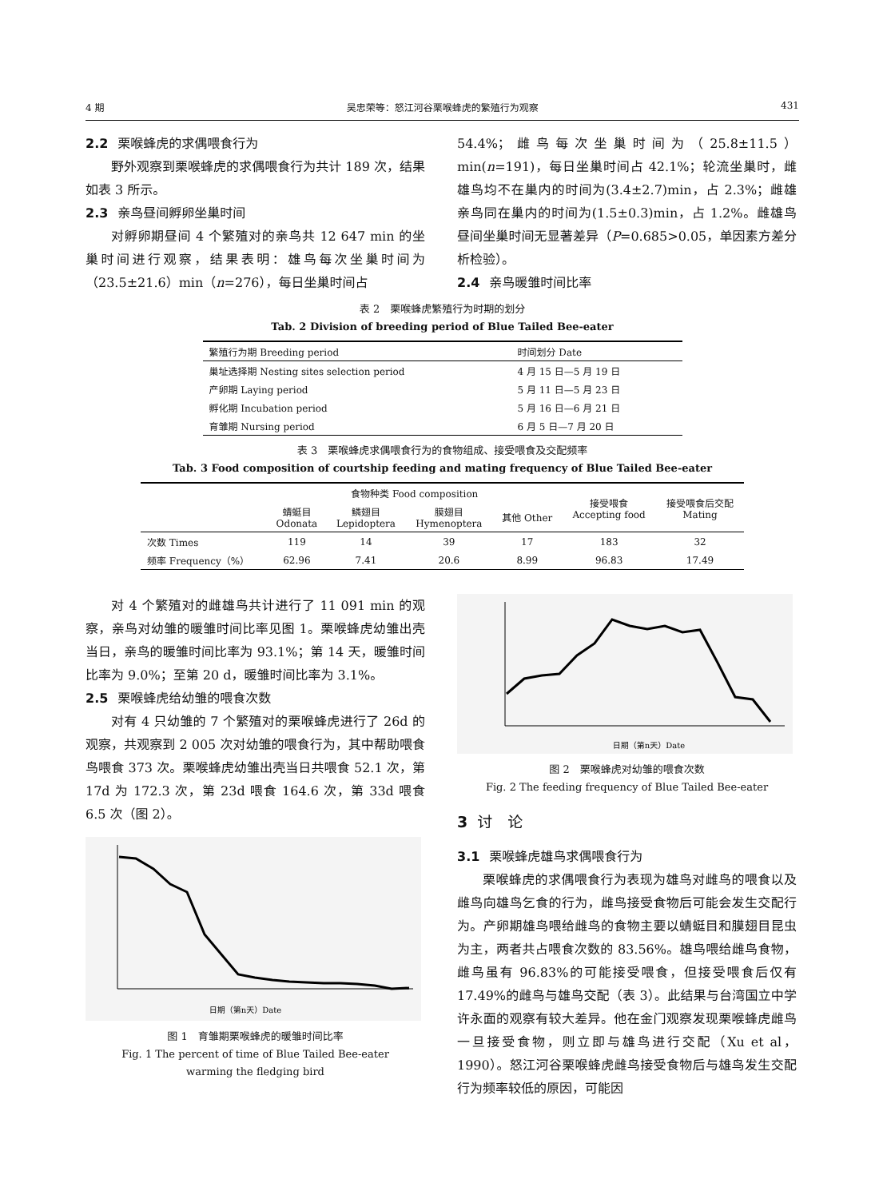4 期 吴忠荣等：怒江河谷栗喉蜂虎的繁殖行为观察 431
2.2 栗喉蜂虎的求偶喂食行为
野外观察到栗喉蜂虎的求偶喂食行为共计 189 次，结果如表 3 所示。
2.3 亲鸟昼间孵卵坐巢时间
对孵卵期昼间 4 个繁殖对的亲鸟共 12 647 min 的坐巢时间进行观察，结果表明：雄鸟每次坐巢时间为（23.5±21.6）min（n=276），每日坐巢时间占
54.4%；雌鸟每次坐巢时间为（25.8±11.5）min(n=191)，每日坐巢时间占 42.1%；轮流坐巢时，雌雄鸟均不在巢内的时间为(3.4±2.7)min，占 2.3%；雌雄亲鸟同在巢内的时间为(1.5±0.3)min，占 1.2%。雌雄鸟昼间坐巢时间无显著差异（P=0.685>0.05，单因素方差分析检验）。
2.4 亲鸟暖雏时间比率
表 2　栗喉蜂虎繁殖行为时期的划分
Tab. 2 Division of breeding period of Blue Tailed Bee-eater
| 繁殖行为期 Breeding period | 时间划分 Date |
| --- | --- |
| 巢址选择期 Nesting sites selection period | 4 月 15 日—5 月 19 日 |
| 产卵期 Laying period | 5 月 11 日—5 月 23 日 |
| 孵化期 Incubation period | 5 月 16 日—6 月 21 日 |
| 育雏期 Nursing period | 6 月 5 日—7 月 20 日 |
表 3　栗喉蜂虎求偶喂食行为的食物组成、接受喂食及交配频率
Tab. 3 Food composition of courtship feeding and mating frequency of Blue Tailed Bee-eater
| | 食物种类 Food composition | | | | 接受喂食 Accepting food | 接受喂食后交配 Mating |
| --- | --- | --- | --- | --- | --- | --- |
| | 蜻蜓目 Odonata | 鳞翅目 Lepidoptera | 膜翅目 Hymenoptera | 其他 Other | | |
| 次数 Times | 119 | 14 | 39 | 17 | 183 | 32 |
| 频率 Frequency（%） | 62.96 | 7.41 | 20.6 | 8.99 | 96.83 | 17.49 |
对 4 个繁殖对的雌雄鸟共计进行了 11 091 min 的观察，亲鸟对幼雏的暖雏时间比率见图 1。栗喉蜂虎幼雏出壳当日，亲鸟的暖雏时间比率为 93.1%；第 14 天，暖雏时间比率为 9.0%；至第 20 d，暖雏时间比率为 3.1%。
2.5 栗喉蜂虎给幼雏的喂食次数
对有 4 只幼雏的 7 个繁殖对的栗喉蜂虎进行了 26d 的观察，共观察到 2 005 次对幼雏的喂食行为，其中帮助喂食鸟喂食 373 次。栗喉蜂虎幼雏出壳当日共喂食 52.1 次，第 17d 为 172.3 次，第 23d 喂食 164.6 次，第 33d 喂食 6.5 次（图 2）。
日期（第n天）Date
图 1　育雏期栗喉蜂虎的暖雏时间比率
Fig. 1 The percent of time of Blue Tailed Bee-eater
warming the fledging bird
日期（第n天）Date
图 2　栗喉蜂虎对幼雏的喂食次数
Fig. 2 The feeding frequency of Blue Tailed Bee-eater
3 讨　论
3.1 栗喉蜂虎雄鸟求偶喂食行为
栗喉蜂虎的求偶喂食行为表现为雄鸟对雌鸟的喂食以及雌鸟向雄鸟乞食的行为，雌鸟接受食物后可能会发生交配行为。产卵期雄鸟喂给雌鸟的食物主要以蜻蜓目和膜翅目昆虫为主，两者共占喂食次数的 83.56%。雄鸟喂给雌鸟食物，雌鸟虽有 96.83%的可能接受喂食，但接受喂食后仅有 17.49%的雌鸟与雄鸟交配（表 3）。此结果与台湾国立中学许永面的观察有较大差异。他在金门观察发现栗喉蜂虎雌鸟一旦接受食物，则立即与雄鸟进行交配（Xu et al，1990）。怒江河谷栗喉蜂虎雌鸟接受食物后与雄鸟发生交配行为频率较低的原因，可能因